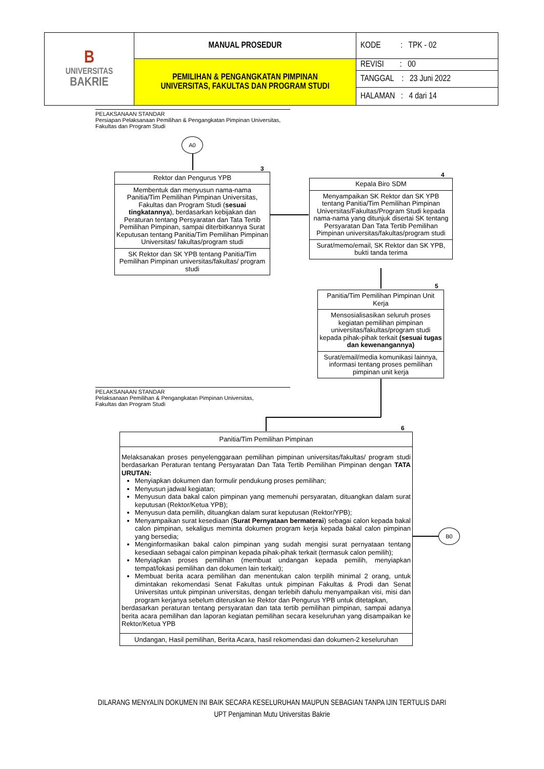| B UNIVERSITAS BAKRIE | MANUAL PROSEDUR | KODE : TPK - 02 |
| | PEMILIHAN & PENGANGKATAN PIMPINAN UNIVERSITAS, FAKULTAS DAN PROGRAM STUDI | REVISI : 00 |
| | | TANGGAL : 23 Juni 2022 |
| | | HALAMAN : 4 dari 14 |
PELAKSANAAN STANDAR
Persiapan Pelaksanaan Pemilihan & Pengangkatan Pimpinan Universitas, Fakultas dan Program Studi
A0
3
Rektor dan Pengurus YPB
Membentuk dan menyusun nama-nama Panitia/Tim Pemilihan Pimpinan Universitas, Fakultas dan Program Studi (sesuai tingkatannya), berdasarkan kebijakan dan Peraturan tentang Persyaratan dan Tata Tertib Pemilihan Pimpinan, sampai diterbitkannya Surat Keputusan tentang Panitia/Tim Pemilihan Pimpinan Universitas/ fakultas/program studi
SK Rektor dan SK YPB tentang Panitia/Tim Pemilihan Pimpinan universitas/fakultas/ program studi
4
Kepala Biro SDM
Menyampaikan SK Rektor dan SK YPB tentang Panitia/Tim Pemilihan Pimpinan Universitas/Fakultas/Program Studi kepada nama-nama yang ditunjuk disertai SK tentang Persyaratan Dan Tata Tertib Pemilihan Pimpinan universitas/fakultas/program studi
Surat/memo/email, SK Rektor dan SK YPB, bukti tanda terima
5
Panitia/Tim Pemilihan Pimpinan Unit Kerja
Mensosialisasikan seluruh proses kegiatan pemilihan pimpinan universitas/fakultas/program studi kepada pihak-pihak terkait (sesuai tugas dan kewenangannya)
Surat/email/media komunikasi lainnya, informasi tentang proses pemilihan pimpinan unit kerja
PELAKSANAAN STANDAR
Pelaksanaan Pemilihan & Pengangkatan Pimpinan Universitas,
Fakultas dan Program Studi
6
Panitia/Tim Pemilihan Pimpinan
Melaksanakan proses penyelenggaraan pemilihan pimpinan universitas/fakultas/ program studi berdasarkan Peraturan tentang Persyaratan Dan Tata Tertib Pemilihan Pimpinan dengan TATA URUTAN:
Menyiapkan dokumen dan formulir pendukung proses pemilihan;
Menyusun jadwal kegiatan;
Menyusun data bakal calon pimpinan yang memenuhi persyaratan, dituangkan dalam surat keputusan (Rektor/Ketua YPB);
Menyusun data pemilih, dituangkan dalam surat keputusan (Rektor/YPB);
Menyampaikan surat kesediaan (Surat Pernyataan bermaterai) sebagai calon kepada bakal calon pimpinan, sekaligus meminta dokumen program kerja kepada bakal calon pimpinan yang bersedia;
Menginformasikan bakal calon pimpinan yang sudah mengisi surat pernyataan tentang kesediaan sebagai calon pimpinan kepada pihak-pihak terkait (termasuk calon pemilih);
Menyiapkan proses pemilihan (membuat undangan kepada pemilih, menyiapkan tempat/lokasi pemilihan dan dokumen lain terkait);
Membuat berita acara pemilihan dan menentukan calon terpilih minimal 2 orang, untuk dimintakan rekomendasi Senat Fakultas untuk pimpinan Fakultas & Prodi dan Senat Universitas untuk pimpinan universitas, dengan terlebih dahulu menyampaikan visi, misi dan program kerjanya sebelum diteruskan ke Rektor dan Pengurus YPB untuk ditetapkan,
berdasarkan peraturan tentang persyaratan dan tata tertib pemilihan pimpinan, sampai adanya berita acara pemilihan dan laporan kegiatan pemilihan secara keseluruhan yang disampaikan ke Rektor/Ketua YPB
Undangan, Hasil pemilihan, Berita Acara, hasil rekomendasi dan dokumen-2 keseluruhan
B0
DILARANG MENYALIN DOKUMEN INI BAIK SECARA KESELURUHAN MAUPUN SEBAGIAN TANPA IJIN TERTULIS DARI
UPT Penjaminan Mutu Universitas Bakrie